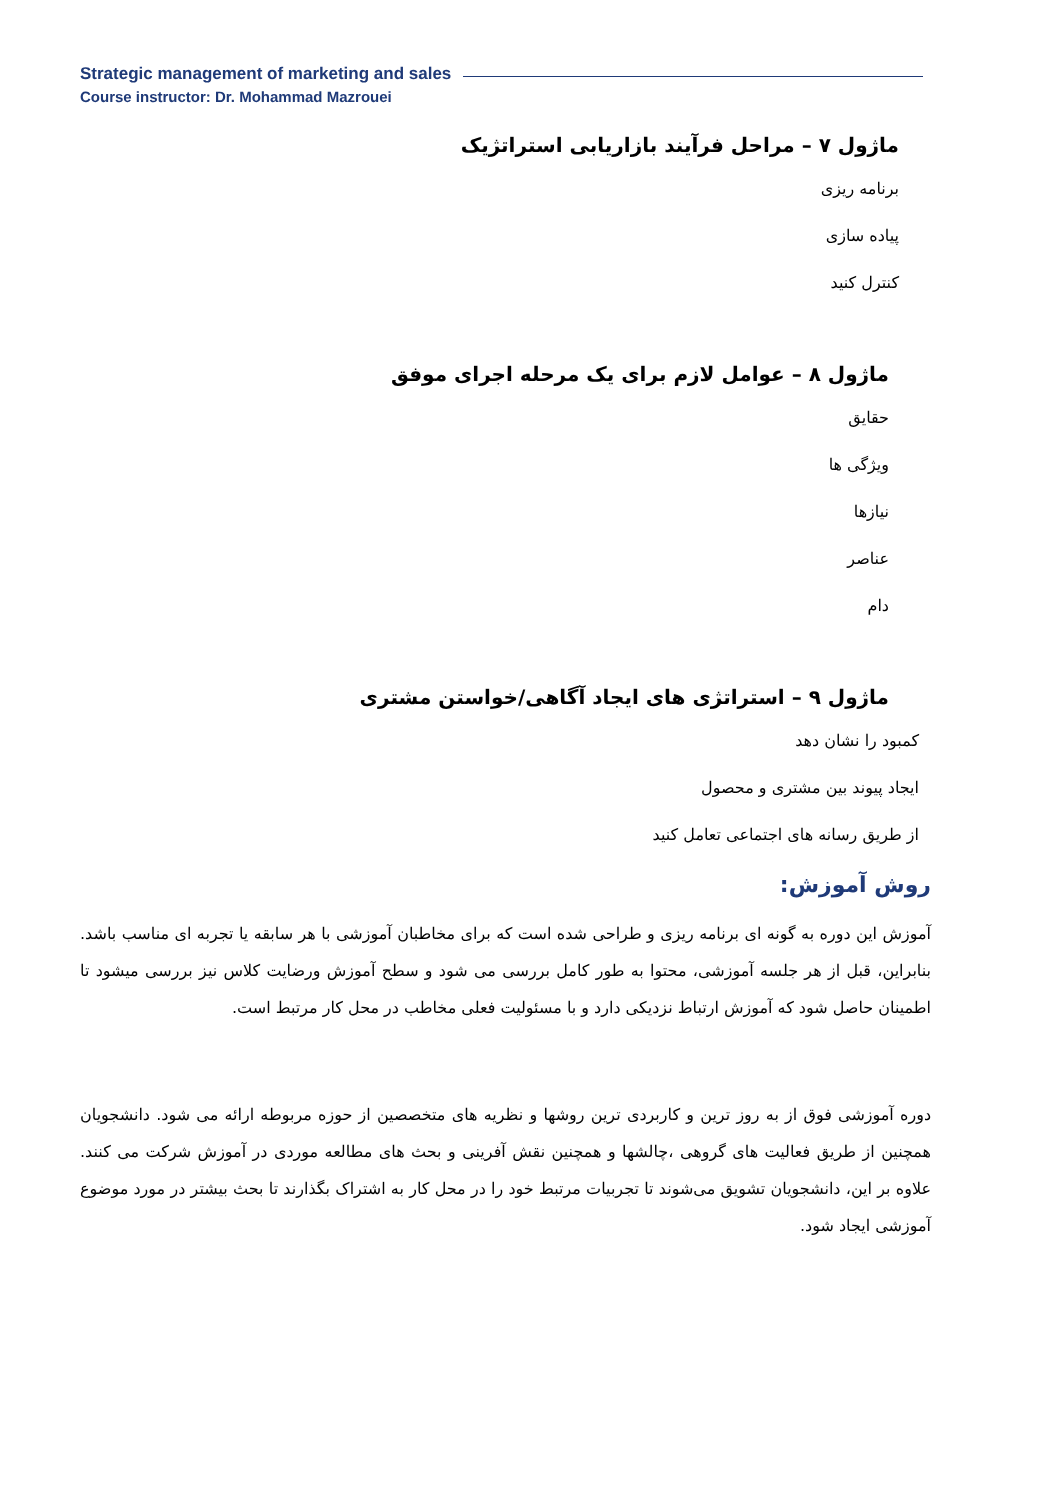Strategic management of marketing and sales
Course instructor: Dr. Mohammad Mazrouei
ماژول ۷ – مراحل فرآیند بازاریابی استراتژیک
برنامه ریزی
پیاده سازی
کنترل کنید
ماژول ۸ – عوامل لازم برای یک مرحله اجرای موفق
حقایق
ویژگی ها
نیازها
عناصر
دام
ماژول ۹ – استراتژی های ایجاد آگاهی/خواستن مشتری
کمبود را نشان دهد
ایجاد پیوند بین مشتری و محصول
از طریق رسانه های اجتماعی تعامل کنید
روش آموزش:
آموزش این دوره به گونه ای برنامه ریزی و طراحی شده است که برای مخاطبان آموزشی با هر سابقه یا تجربه ای مناسب باشد. بنابراین، قبل از هر جلسه آموزشی، محتوا به طور کامل بررسی می شود و سطح آموزش ورضایت کلاس نیز بررسی میشود تا اطمینان حاصل شود که آموزش ارتباط نزدیکی دارد و با مسئولیت فعلی مخاطب در محل کار مرتبط است.
دوره آموزشی فوق از به روز ترین و کاربردی ترین روشها و نظریه های متخصصین از حوزه مربوطه ارائه می شود. دانشجویان همچنین از طریق فعالیت های گروهی ،چالشها و همچنین نقش آفرینی و بحث های مطالعه موردی در آموزش شرکت می کنند. علاوه بر این، دانشجویان تشویق می‌شوند تا تجربیات مرتبط خود را در محل کار به اشتراک بگذارند تا بحث بیشتر در مورد موضوع آموزشی ایجاد شود.